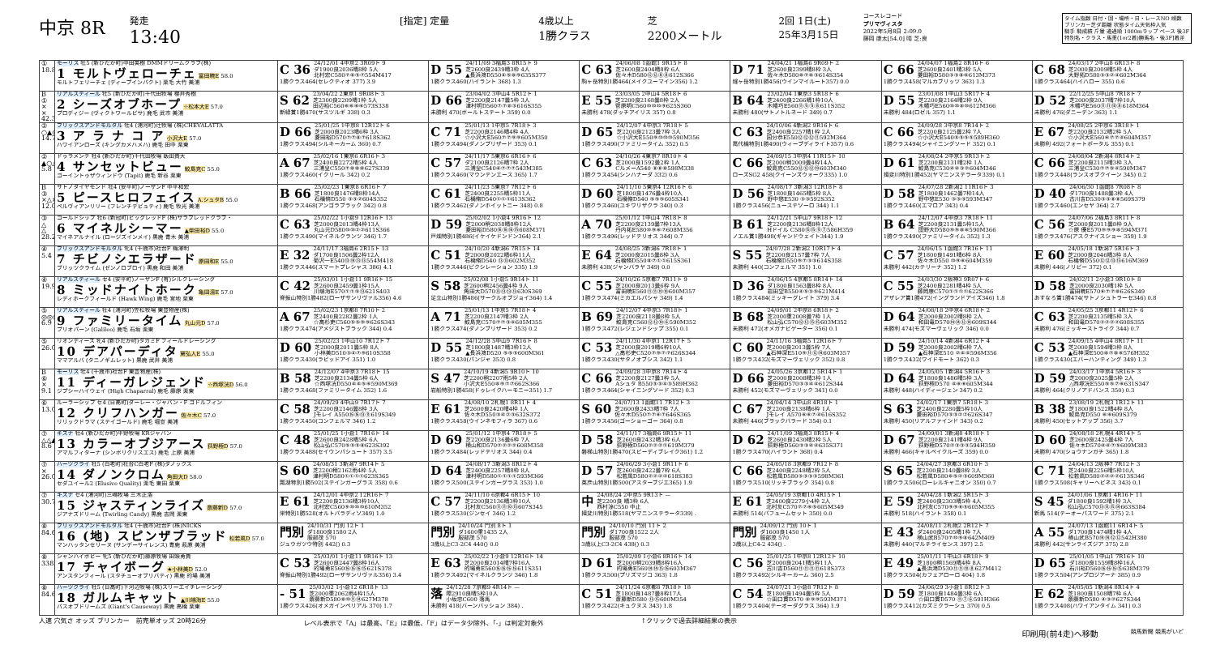中京 8R
発走
13:40
[指定] 定量 4歳以上
1勝クラス
芝
2200メートル
2回 1日(土)
25年3月15日
コースレコード
プリマヴィスタ
2022年5月8日 2:09.0
藤岡 康太[54.0] 晴 芝:良
タイム指数 日付・回・場所・日・レースNO 頭数
ブリンカー芝ダ距離 状態タイム天気枠人気
騎手 騎成績 斤量 通過順 1000mラップ ペース 後3F
特別名・クラス・馬重(1or2着)勝馬名・後3F]着差
| ① 18.8 | モーリス 牡5 (新ひだか町)中田英樹 DMMドリームクラブ(株) 1 モルトヴェローチェ 富田暁E 58.0 モルトフェリーチェ (ディープインパクト) 栗毛 大竹 美浦 | C 36 24/12/01 4中京2 3R09ト 9 ダ1900良2036晴8枠 5人 北村宏C580⑦⑥⑤⑦554M417 1勝クラス464(セレクティオ 377) 3.9 | D 55 24/11/09 3福島3 8R15ト 9 芝2600良2439晴3枠 4人 ▲長浜鴻D550④⑤⑧⑨635S377 1勝クラス460(ハイラント 368) 1.3 | C 63 24/06/08 1函館1 9R15ト 8 芝2600良2404晴8枠 6人 佐々木D580⑫⑫⑧⑧612S366 駒ヶ岳特別1勝464(メイクユーマイン356) 1.2 | D 71 24/04/21 1福島6 9R09ト 2 芝2600良2399晴8枠 3人 佐々木D580⑥⑦⑥③614S354 燧ヶ岳特別1勝456(ウインマイルート357) 0.0 | C 66 24/04/07 1福島2 8R16ト 6 芝2600良2401晴3枠 5人 菱田裕D580③③⑧⑥613M373 1勝クラス458(マルカブリッツ 363) 1.3 | C 68 24/03/17 2中山8 6R13ト 8 芝2000良2009晴5枠 4人 大野拓D580③③②④602M364 1勝クラス464(ハイハロー 355) 0.6 |
| B ① × × 42.3 | リアルスティール 牡5 (新ひだか町)千代田牧場 櫻井秀樹 2 シーズオブホープ ☆松本大E 57.0 プロディジー (ヴィクトワールピサ) 鹿毛 武市 美浦 | S 62 23/04/22 2東京1 9R08ト 3 芝2300良2209晴1枠 5人 田辺裕C560⑥⑥⑥⑥573S338 新緑賞1勝470(サスツルギ 338) 0.3 | D 66 23/04/02 3中山4 5R12ト 1 芝2200良2147曇5枠 3人 津村明D560⑦⑦⑧③616S355 未勝利 470(ボールトステート 359) 0.0 | E 55 23/03/05 2中山4 5R18ト 6 芝2200良2168曇8枠 2人 菅原明C560⑩⑩⑩⑨625S360 未勝利 478(ダッチアイリス 357) 0.8 | B 64 23/02/04 1東京3 5R18ト 6 芝2400良2266晴1枠10人 木幡巧E560⑪⑨⑨⑧611S352 未勝利 480(サトノトルネード 349) 0.7 | D 55 23/01/08 1中山3 5R17ト 4 芝2200良2164晴2枠 9人 木幡巧E560⑩⑩⑧⑩612M366 未勝利 484(ロゼル 357) 1.1 | D 52 22/12/25 5中山8 7R18ト 7 芝2000良2037晴7枠10人 木幡巧E560⑪⑪⑩⑧618M364 未勝利 476(ダニーデン 363) 1.1 |
| ② ○▲◎ 14.7 | ブリックスアンドモルタル 牡4 (浦河町)辻牧場 (株)CHEVALATTA 3 ア ラ ナ コ ア 小沢大E 57.0 ハワイアンローズ (キングカメハメハ) 鹿毛 田中 栗東 | D 66 25/01/25 1中京8 12R12ト 6 芝2000良2023晴6枠 3人 菱田裕D570⑦⑦⑧⑦618S362 1勝クラス494(シルキーカーム 360) 0.7 | C 71 25/01/13 1中京5 7R18ト 3 芝2200良2146晴4枠 4人 ☆小沢大E560⑦⑦⑨⑨605M350 1勝クラス494(ダノンブリザード 353) 0.1 | D 65 24/12/07 4中京3 7R18ト 5 芝2200良2123曇7枠 3人 ☆小沢大E550⑨⑩⑩⑩590M356 1勝クラス490(ファミリータイム 352) 0.5 | C 63 24/10/06 4新潟2 9R16ト 6 芝2400良2257晴1枠 2人 国分恭E550⑫⑫⑫⑪592M364 萬代橋特別1勝490(ウィープディライト357) 0.6 | C 66 24/09/28 3中京8 7R14ト 2 芝2200良2125曇2枠 7人 ☆小沢大E540⑤⑤⑤⑤589H360 1勝クラス494(シャイニングソード 352) 0.1 | E 67 24/08/25 2中京6 3R18ト 1 芝2200良2132晴2枠 5人 ☆小沢大E560⑥⑦⑦④604M357 未勝利 492(フォートポータル 355) 0.1 |
| ② ▲○△ 5.8 | ドゥラメンテ 牡4 (新ひだか町)千代田牧場 飯田貴大 4 サンセットビュー 鮫島克C 55.0 ゴーイントゥザウィンドウ (Tapit) 鹿毛 新谷 栗東 | A 67 25/02/16 1東京6 6R16ト 3 芝2400良2272晴5枠 4人 三浦皇C550⑦⑧⑧⑧627S339 1勝クラス460(イクリール 342) 0.2 | C 57 24/11/17 5東京6 6R16ト 6 ダ2100良2126晴7枠 2人 三浦皇C540⑥⑦⑦⑦543M385 1勝クラス460(マウンテンエース 365) 1.7 | C 63 24/10/26 4東京7 8R10ト 4 芝2000良1592曇2枠 1人 CルメーA540 ⑧⑧⑧598M338 1勝クラス454(シンハナーダ 332) 0.6 | C 66 24/09/15 3中京4 11R15ト 10 芝2000稍2009曇4枠14人 鮫島克C550⑫⑫⑫⑩603M340 ローズSG2 458(クイーンズウォーク335) 1.0 | D 61 24/08/24 2中京5 9R13ト 2 芝2200良2131晴2枠 1人 鮫島克C530④④③②604M346 揖斐川特別1勝452(ヤマニンステラータ339) 0.1 | C 66 24/08/04 2新潟4 8R14ト 2 芝2200良2115晴3枠 3人 三浦皇C530⑦⑦⑤④590M347 1勝クラス448(ランスオブクイーン 345) 0.2 |
| B ③ ×△× 12.0 | サトノダイヤモンド 牡4 (安平町)ノーザンF 中平和宏 5 ピースヒロフェイス A.シュタB 55.0 ペルヴィアンリリー (フレンチデピュティ) 鹿毛 牧光 美浦 | B 66 25/02/23 1東京8 6R16ト 7 芝1800良1476晴8枠14人 石橋脩D550 ③③②604S352 1勝クラス468(アンゴラブラック 342) 0.8 | C 61 24/11/23 5東京7 7R12ト 6 芝2400良2255晴5枠11人 石橋脩D540①①①613S362 1勝クラス462(ダノンホイットニー 348) 0.8 | D 60 24/11/10 5東京4 12R16ト 6 芝1800良1476曇4枠10人 石橋脩D540 ⑤⑤⑤605S341 1勝クラス460(ユキワリザクラ 340) 0.3 | D 56 24/08/17 3新潟3 12R18ト 8 芝1800良1465晴5枠 8人 野中悠E530 ③③592S352 1勝クラス456(ニューステソーロ 344) 1.1 | D 58 24/07/28 2新潟2 11R16ト 3 芝1800良1462曇7枠14人 野中悠E530 ③③③593M347 1勝クラス460(エマロア 343) 0.4 | D 40 24/06/30 1函館8 7R08ト 8 ダ1700良1488曇3枠 4人 古川吉D530③③⑧⑧569S379 1勝クラス460(エンセヤ 364) 2.7 |
| ③ △ △ 28.2 | ゴールドシップ 牡6 (新冠町)ビッグレッドF (株)サラブレッドクラブ・ 6 マイネルシーマー ▲柴田裕D 55.0 マイネアルナイル (ロージズインメイ) 黒鹿 青木 美浦 | C 63 25/02/22 1小倉9 12R16ト 13 芝2000良2013晴4枠13人 丸山元D580⑩⑩②②611S366 1勝クラス490(マイネルクランツ 346) 1.7 | D 59 25/02/02 1小倉4 9R16ト 12 芝2000稍2038晴8枠12人 菱田裕D580⑯⑯⑯⑮608M371 戸畑特別1勝486(イケイケドンドン364) 2.1 | A 70 25/01/12 1中山4 7R18ト 8 芝2200良2139曇7枠13人 丹内祐E580⑩⑨⑥⑦608M356 1勝クラス496(レッドテリオス 344) 0.7 | B 61 24/12/21 5中山7 9R18ト 12 芝2200良2136晴8枠12人 Hドイル C580⑮⑮⑨⑦586H359 ノエル賞1勝498(ギャンドウェイト344) 1.9 | B 64 24/12/07 4中京3 7R18ト 11 芝2200良2131曇5枠15人 団野大D580⑨⑨⑧⑥590M366 1勝クラス490(ファミリータイム 352) 1.3 | C 56 24/07/06 2福島3 8R11ト 8 芝2000良2011曇8枠 9人 ☆原 優E570⑨⑨⑨⑧594M371 1勝クラス476(アスクナイスショー 359) 1.9 |
| ④ 5.4 | ブリックスアンドモルタル 牝4 (千歳市)社台F 梅澤明 7 チビノシエラザード 原田和E 55.0 ブリッツクライム (ゼンノロブロイ) 黒鹿 和田 美浦 | E 32 24/11/17 3福島6 2R15ト 13 ダ1700良1506曇2枠12人 菊沢一E540⑬⑭⑬⑬554M418 1勝クラス446(スマートプレシャス 386) 4.1 | C 51 24/10/20 4新潟6 7R15ト 14 芝2000良2022晴6枠11人 石橋脩D540 ⑬⑬602M352 1勝クラス446(ピクシレーション 335) 1.9 | E 64 24/08/25 3新潟6 7R18ト 1 芝2000良2015曇8枠 3人 石橋脩D550⑧⑦①①615S361 未勝利 438(ジャンバラヤ 349) 0.0 | S 55 24/07/28 2新潟2 10R17ト 4 芝2200良2157曇7枠 7人 石橋脩D550⑨⑦③③614S358 未勝利 440(コンフェルマ 351) 1.0 | C 57 24/06/15 1函館3 7R16ト 11 芝1800良1491晴6枠 8人 佐々木D550 ⑩⑨⑥604M359 未勝利 442(カテリーナ 352) 1.2 | E 60 24/05/18 1新潟7 5R16ト 3 芝2000良2046晴3枠 8人 石橋脩D550⑫⑫⑬⑮616M369 未勝利 446(ノリピー 372) 0.1 |
| ④ 19.9 | リアルスティール セ4 (安平町)ノーザンF (有)シルクレーシング 8 ミッドナイトホーク 亀田温E 57.0 レディホークフィールド (Hawk Wing) 鹿毛 宮地 栗東 | C 42 25/03/01 1小倉11 9R16ト 15 芝2600良2459曇1枠15人 川端海E570①①⑤⑬621S403 脊振山特別1勝482(ローザサンリヴァル356) 4.6 | S 58 25/02/08 1小倉5 9R14ト 11 芝2600稍2456曇4枠 9人 角田大D570⑬⑬⑬⑬630S369 足立山特別1勝486(サークルオブジョイ364) 1.4 | C 55 24/10/26 5京都7 7R11ト 9 芝2000良2013曇6枠 9人 富田暁E560⑪⑪⑩⑩600M357 1勝クラス474(ミカエルパシャ 349) 1.4 | D 36 24/06/15 4京都5 8R14ト 14 ダ1800良1563曇8枠 8人 岩田望B550④⑤③⑤621M414 1勝クラス484(ミッキーグレイト 379) 3.4 | C 55 24/03/30 2阪神3 9R07ト 6 芝2400良2281晴4枠 5人 藤岡康C570①①①①622S366 アザレア賞1勝472(イングランドアイズ346) 1.8 | D 58 24/02/11 2小倉3 9R10ト 8 芝2000良2030晴1枠 5人 富田暁E570⑥⑦⑦⑧626S349 あすなろ賞1勝474(サトノシュトラーセ346) 0.8 |
| ⑤ ◎◎○ 6.9 | リアルスティール 牡4 (浦河町)笠松牧場 東豊物産(株) 9 ファミリータイム 丸山元D 57.0 プリオパーン (Galileo) 鹿毛 石坂 栗東 | A 67 25/02/23 1京都8 7R10ト 2 芝2400良2282曇2枠 1人 ☆高杉吏C560⑤⑤⑨⑨626S343 1勝クラス474(アメジストブラック 344) 0.4 | A 71 25/01/13 1中京5 7R18ト 4 芝2200良2147晴3枠 2人 鮫島克C570⑦⑦③④605M355 1勝クラス474(ダノンブリザード 353) 0.2 | B 69 24/12/07 4中京3 7R18ト 1 芝2200良2118曇8枠 5人 鮫島克C560⑫⑫⑩⑥590M352 1勝クラス472(レジェンドシップ 355) 0.1 | B 68 24/09/01 2中京8 6R18ト 2 芝2000重2008曇7枠 1人 松山弘C570⑫⑫⑮⑮603M352 未勝利 472(オメガナビゲーター 356) 0.1 | D 64 24/08/18 2中京4 6R18ト 2 芝2000良2002晴8枠 2人 和田竜D570⑭⑭⑫⑩609S344 未勝利 474(モズマーヴェリック 346) 0.0 | C 63 24/05/25 3京都11 4R12ト 6 芝2200良2135晴5枠 3人 和田竜D570②②②②608S355 未勝利 476(ミッキーストライク 344) 0.7 |
| ⑤ 26.0 | リオンディーズ 牝4 (新ひだか町)タガミF フィールドレーシング 10 デアパーディタ 黛弘人E 55.0 ママアルバ (タニノギムレット) 黒鹿 武井 美浦 | D 60 25/02/23 1中山10 7R12ト 7 芝2000良2011曇5枠 8人 小林美D510③④⑦⑨610S358 1勝クラス430(ラピッドアイ 351) 1.0 | D 55 24/12/28 5中山9 7R16ト 8 芝1800良1487晴3枠12人 ▲長浜鴻D520 ⑤⑤⑤600M361 1勝クラス430(パンジャ 353) 0.8 | C 53 24/11/30 4中京1 12R17ト 5 芝2000良2019晴6枠10人 △高杉吏C520⑦⑨⑦⑦626S344 1勝クラス430(サタノオブシス 342) 1.1 | C 60 24/11/16 3福島5 12R16ト 7 芝2000良2013曇5枠 7人 ▲石神深E510⑨⑪⑫⑭603M357 1勝クラス432(モズマーヴェリック 352) 0.8 | D 59 24/10/14 4新潟4 6R12ト 4 芝2000良2002晴6枠 7人 ▲石神深E510 ②④④596M356 1勝クラス432(ワイドモート 362) 0.3 | C 53 24/09/15 4中山4 8R17ト 11 芝2000良1594晴3枠 8人 ▲石神深E500⑧⑦⑧⑥576H352 1勝クラス430(エバーハンティング 349) 1.3 |
| B ⑥ × 9.1 | モーリス 牡4 (千歳市)社台F 東豊物産(株) 11 ディーガレジェンド ☆西塚洸D 56.0 ジプシーハイウェイ (High Chaparral) 鹿毛 藤原 栗東 | B 58 24/12/07 4中京3 7R18ト 15 芝2200良2134曇5枠 6人 ☆西塚洸D550④④⑤⑥590M369 1勝クラス468(ファミリータイム 352) 1.6 | S 47 24/10/19 4新潟5 9R10ト 10 芝2200稍2207雨5枠 2人 小沢大E550⑧⑨⑦⑦662S366 岩船特別1勝458(ドゥレイクハーモニー351) 1.7 | C 66 24/09/28 3中京8 7R14ト 4 芝2200良2127曇3枠 5人 Aシュタ B550③③④③589H362 1勝クラス464(シャイニングソード 352) 0.3 | D 66 24/05/26 3京都12 5R14ト 1 芝2000良2008晴3枠 1人 菱田裕D570③③④④612S344 未勝利 452(モズマーヴェリック 341) 0.0 | D 64 24/05/05 1新潟4 5R16ト 3 芝1800良1486晴5枠 3人 荻野極D570 ④⑥⑥605M344 未勝利 448(ハイディージェン 347) 0.2 | D 59 24/03/17 1中京4 5R16ト 3 芝2000良2025曇5枠 2人 △西塚洸E550⑤⑤⑦⑥631S347 未勝利 464(クリノアドバンス 350) 0.3 |
| ⑥ 13.0 | ルーラーシップ セ4 (日高町)ダーレー・ジャパン・F ゴドルフィン 12 クリフハンガー 佐々木C 57.0 リリックドラマ (ステイゴールド) 鹿毛 堀宣 美浦 | C 58 24/09/29 4中山9 7R17ト 7 芝2200良2146曇8枠 3人 Jモレイ A550⑯⑯⑬⑨619S349 1勝クラス450(コンフェルマ 346) 1.2 | E 61 24/08/10 2札幌1 8R11ト 4 芝2600良2420晴4枠 1人 佐々木D550③④②③632S372 1勝クラス458(ウインネモフィラ 367) 0.6 | S 60 24/07/13 1函館11 7R12ト 3 芝2600良2433晴7枠 7人 佐々木D550⑦⑦⑥⑦646S365 1勝クラス456(ゴーショーゴー 364) 0.8 | C 67 24/04/14 3中山8 4R18ト 1 芝2200良2138晴6枠 1人 Jモレイ A570⑥⑥⑦④616S352 未勝利 446(ブラックバラード 354) 0.1 | S 63 24/02/17 1東京7 5R18ト 3 芝2400良2280曇5枠10人 菱田裕D570③③②②626S347 未勝利 450(リアルファインド 343) 0.2 | B 38 23/08/19 2札幌3 1R12ト 11 芝1800良1522晴4枠 8人 鮫島克D550 ⑥⑥609S379 未勝利 450(セットアップ 356) 3.7 |
| ⑦ △△▲ 8.6 | キズナ 牡4 (新ひだか町)平野牧場 KRジャパン 13 カラーオブジアース 荻野極D 57.0 アマルフィターナ (シンボリクリスエス) 鹿毛 上原 美浦 | C 48 25/01/25 1小倉1 7R16ト 14 芝2600良2428晴5枠 6人 松山弘C570⑤⑤⑤⑧623S392 1勝クラス488(セイウンパシュート 357) 3.5 | D 69 25/01/12 1中京4 7R18ト 5 芝2200良2136曇6枠 7人 横山和D570②②②②608M358 1勝クラス484(レッドテリオス 344) 0.4 | D 58 24/11/17 3福島6 9R15ト 11 芝2600良2432晴3枠 6人 荻野極D560②②②①619M379 磐梯山特別1勝470(スピーディブレイク361) 1.2 | D 62 24/11/09 3福島3 8R15ト 4 芝2600良2430晴2枠 5人 荻野極D560③③④④635S371 1勝クラス470(ハイラント 368) 0.4 | D 67 24/09/01 3新潟8 4R18ト 1 芝2200良2141晴4枠 9人 荻野極D570②③③③594H359 未勝利 466(キャルペイクルーズ 359) 0.0 | D 60 24/08/18 2札幌4 4R14ト 5 芝2600良2425曇4枠 7人 佐々木D570④④⑦⑤609M383 未勝利 470(ショウナンガチ 365) 1.8 |
| ⑦ × 26.0 | ハーツクライ 牡5 (白老町)社台C白老F (株)ダノックス 14 ダノンクロム 角田大D 58.0 セダユイール2 (Elusive Quality) 栗毛 東田 栗東 | S 60 24/08/31 3新潟7 9R14ト 5 芝2200稍2162雨4枠 5人 津村明D580①①①①623S365 瓢湖特別1勝502(ステインガーグラス 358) 0.6 | D 64 24/08/17 3新潟3 8R12ト 4 芝2400良2257晴8枠 8人 津村明D580①①①①593M366 1勝クラス500(ステインガーグラス 353) 1.0 | D 57 24/06/29 3小倉1 9R11ト 6 芝2600良2422曇7枠 6人 松若風D580②②②②618S383 英彦山特別1勝500(アスターブジエ365) 1.9 | C 66 24/05/18 3京都9 7R12ト 8 芝2400良2248晴2枠 5人 松若風D580③③③③598M361 1勝クラス510(リッチブラック 354) 0.8 | S 65 24/04/27 3京都3 6R10ト 3 芝2200良2140曇8枠 3人 松若風D580⑥⑤②③609M360 1勝クラス506(ローレルキャニオン 350) 0.7 | C 71 24/04/13 2阪神7 7R12ト 3 芝2400良2256晴5枠10人 松若風D580②②②②613S346 1勝クラス508(キャリーヘピネス 343) 0.1 |
| ⑦ 30.7 | キズナ セ4 (浦河町)三嶋牧場 三木正浩 15 ジャスティンライズ 斎藤新D 57.0 ジアナズドリーム (Twirling Candy) 黒鹿 吉岡 栗東 | E 61 24/12/01 4中京2 12R16ト 7 芝2200良2136晴3枠10人 北村宏C560⑨⑩⑩⑩610M352 栄特別1勝528(オルトパラディソ349) 1.0 | C 57 24/11/10 6京都4 6R15ト 10 芝2200良2136晴3枠10人 北村友C560⑪⑪⑩⑬607S345 1勝クラス530(ジンセイ 346) 1.2 | 中 24/08/24 2中京5 9R13ト — 芝2200良 晴3枠 6人 西村淳C550 中止 揖斐川特別1勝518(ヤマニンステラータ339) . | E 61 24/05/19 3京都10 4R15ト 1 芝2400良2279小4枠 2人 北村友C570⑦⑦⑥⑤605M349 未勝利 514(パフュームセット 350) 0.0 | E 59 24/04/28 1新潟2 5R15ト 3 芝2400良2303晴5枠 4人 北村友C570⑨⑨⑥⑤605M355 未勝利 518(ハイラント 358) 0.1 | S 45 24/01/06 1京都1 4R16ト 11 ダ1800良1592晴1枠 3人 松山弘C570⑬⑬⑮⑭663S384 新馬 514(テーオーパスワード 375) 2.1 |
| ⑧ 84.6 | ブリックスアンドモルタル 牡4 (千歳市)社台F (株)NICKS 16 (地) スピンザブラッド 松若風D 57.0 マンハッタンセリーヌ (サンデーサイレンス) 青鹿 萩原 美浦 | 門別 24/10/31 門別 12ト 1 ダ1800良1580 2人 服部茂 570 ジュウガツウ特別 442() 0.3 | 門別 24/10/24 門別 8ト 1 ダ1600重1435 2人 服部茂 570 3歳以上C3-2C4 440() 0.0 | 門別 24/10/10 門別 11ト 2 ダ1700良1522 2人 服部茂 570 3歳以上C3-2C4 438() 0.3 | 門別 24/09/12 門別 10ト 1 ダ1600良1450 1人 服部茂 570 3歳以上C4-2 434() . | E 43 24/08/11 2札幌2 2R12ト 7 ダ2400良2405晴1枠 7人 横山武B570⑦⑩⑨⑧642M409 未勝利 440(マルチライセンス 397) 2.5 | A 55 24/07/13 1函館11 6R14ト 5 ダ1700良1474晴1枠 4人 横山武B570⑭⑭⑫⑫542H380 未勝利 442(サンライズジア 375) 2.8 |
| ⑧ 338. | シャンハイボビー 牝5 (新ひだか町)藤原牧場 田頭勇貴 17 チャイボーグ ★小林美D 52.0 アンスタンフィール (スタチューオブリバティ) 黒鹿 的場 美浦 | C 53 25/03/01 1小倉11 9R16ト 13 芝2600良2447曇8枠16人 的場勇E560⑯⑯⑯⑮621S378 脊振山特別1勝492(ローザサンリヴァル356) 3.4 | E 63 25/02/22 1小倉9 12R16ト 14 芝2000良2014晴7枠16人 的場勇E560⑯⑯⑯⑯611S351 1勝クラス492(マイネルクランツ 346) 1.8 | D 61 25/02/09 1小倉6 8R16ト 14 芝2000稍2039晴8枠16人 的場勇E560⑭⑭⑮⑯603M367 1勝クラス500(プリズマジコ 363) 1.8 | C 56 25/01/25 1中京8 12R12ト 10 芝2000良2041晴5枠11人 古川吉D560⑪⑪⑪⑪618S373 1勝クラス492(シルキーカーム 360) 2.5 | E 49 25/01/11 1中山3 6R18ト 9 芝1800稍1569晴4枠 8人 ▲長浜鴻D530⑪⑪⑩⑧627M412 1勝クラス504(カフェアローロ 404) 1.8 | D 65 25/01/05 1中山1 7R16ト 10 ダ1800良1559晴8枠16人 石川裕D560⑯⑯⑯⑮638M379 1勝クラス504(アンプロジアーナ 385) 0.9 |
| ⑧ 84.6 | ハーツクライ 牡5 (日高町)下河辺牧場 (株)スリーエイチレーシング 18 ガルムキャット ▲川端海E 55.0 パスオブドリームズ (Giant's Causeway) 黒鹿 高橋 栗東 | - 51 25/03/02 1小倉12 6R18ト 13 芝2000重2062雨4枠15人 斎藤新D580⑧⑩⑪⑭627M378 1勝クラス426(オメガインペリアル 370) 1.7 | 落 24/12/28 7京都9 4R14ト — 障2910良晴5枠10人 小坂忠C600 落馬 未勝利 418(バーンバッション 384) . | C 51 24/11/24 6京都8 7R18ト 18 芝1800良1487曇8枠17人 斎藤新D580 ⑬⑮600M354 1勝クラス422(キュクヌス 343) 1.8 | C 54 24/07/21 3小倉8 7R12ト 8 芝1800良1494曇5枠 5人 ☆田口貫D570 ⑧⑨⑨593M371 1勝クラス404(テーオーダグラス 364) 1.9 | D 59 24/06/29 3小倉1 8R12ト 3 芝1800良1484曇3枠 6人 ☆田口貫D570 ⑪⑦⑥591H366 1勝クラス412(カズミクラーシュ 370) 0.5 | E 62 24/05/05 1新潟4 8R14ト 4 芝1800良1508晴7枠 6人 斎藤新D580 ④③②627S344 1勝クラス408(ハワイアンタイム 341) 0.3 |
人速 穴気さ オッズ ブリンカー　前売単オッズ 20時26分
レベル表示で「A」は最高、「E」は最低、「F」はデータ少除外、「-」は判定対象外
↑クリックで過去詳細結果の表示
印刷用(前4走)へ移動 競馬新聞 競馬がいど